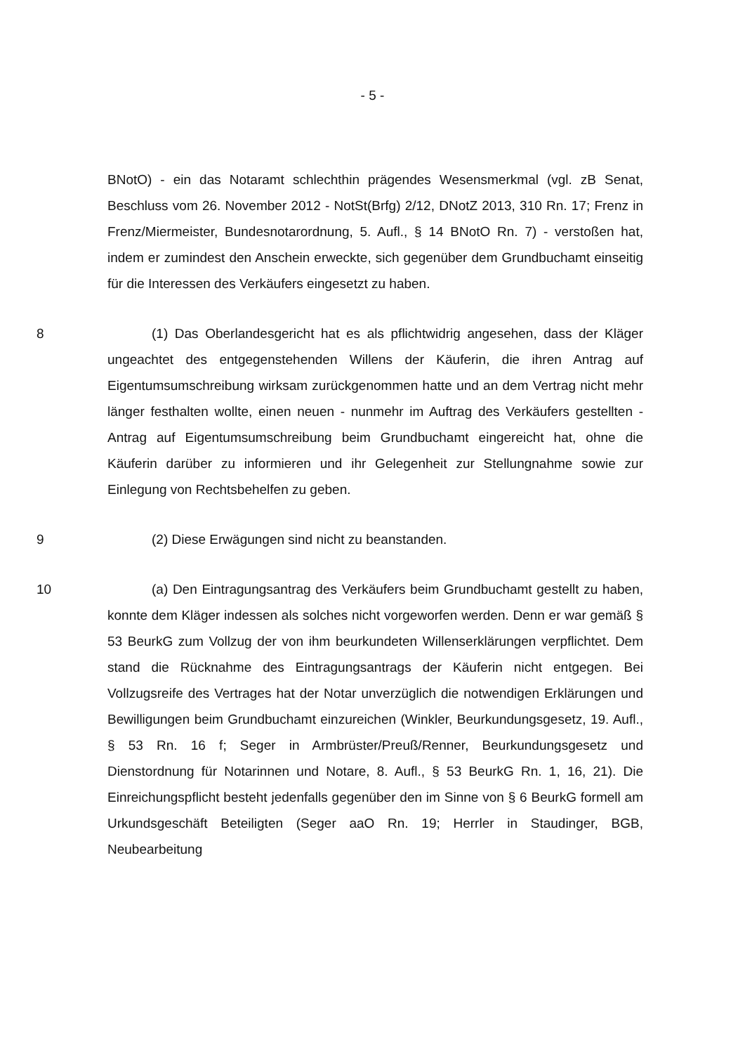- 5 -
BNotO) - ein das Notaramt schlechthin prägendes Wesensmerkmal (vgl. zB Senat, Beschluss vom 26. November 2012 - NotSt(Brfg) 2/12, DNotZ 2013, 310 Rn. 17; Frenz in Frenz/Miermeister, Bundesnotarordnung, 5. Aufl., § 14 BNotO Rn. 7) - verstoßen hat, indem er zumindest den Anschein erweckte, sich gegenüber dem Grundbuchamt einseitig für die Interessen des Verkäufers eingesetzt zu haben.
8 (1) Das Oberlandesgericht hat es als pflichtwidrig angesehen, dass der Kläger ungeachtet des entgegenstehenden Willens der Käuferin, die ihren Antrag auf Eigentumsumschreibung wirksam zurückgenommen hatte und an dem Vertrag nicht mehr länger festhalten wollte, einen neuen - nunmehr im Auftrag des Verkäufers gestellten - Antrag auf Eigentumsumschreibung beim Grundbuchamt eingereicht hat, ohne die Käuferin darüber zu informieren und ihr Gelegenheit zur Stellungnahme sowie zur Einlegung von Rechtsbehelfen zu geben.
9 (2) Diese Erwägungen sind nicht zu beanstanden.
10 (a) Den Eintragungsantrag des Verkäufers beim Grundbuchamt gestellt zu haben, konnte dem Kläger indessen als solches nicht vorgeworfen werden. Denn er war gemäß § 53 BeurkG zum Vollzug der von ihm beurkundeten Willenserklärungen verpflichtet. Dem stand die Rücknahme des Eintragungsantrags der Käuferin nicht entgegen. Bei Vollzugsreife des Vertrages hat der Notar unverzüglich die notwendigen Erklärungen und Bewilligungen beim Grundbuchamt einzureichen (Winkler, Beurkundungsgesetz, 19. Aufl., § 53 Rn. 16 f; Seger in Armbrüster/Preuß/Renner, Beurkundungsgesetz und Dienstordnung für Notarinnen und Notare, 8. Aufl., § 53 BeurkG Rn. 1, 16, 21). Die Einreichungspflicht besteht jedenfalls gegenüber den im Sinne von § 6 BeurkG formell am Urkundsgeschäft Beteiligten (Seger aaO Rn. 19; Herrler in Staudinger, BGB, Neubearbeitung